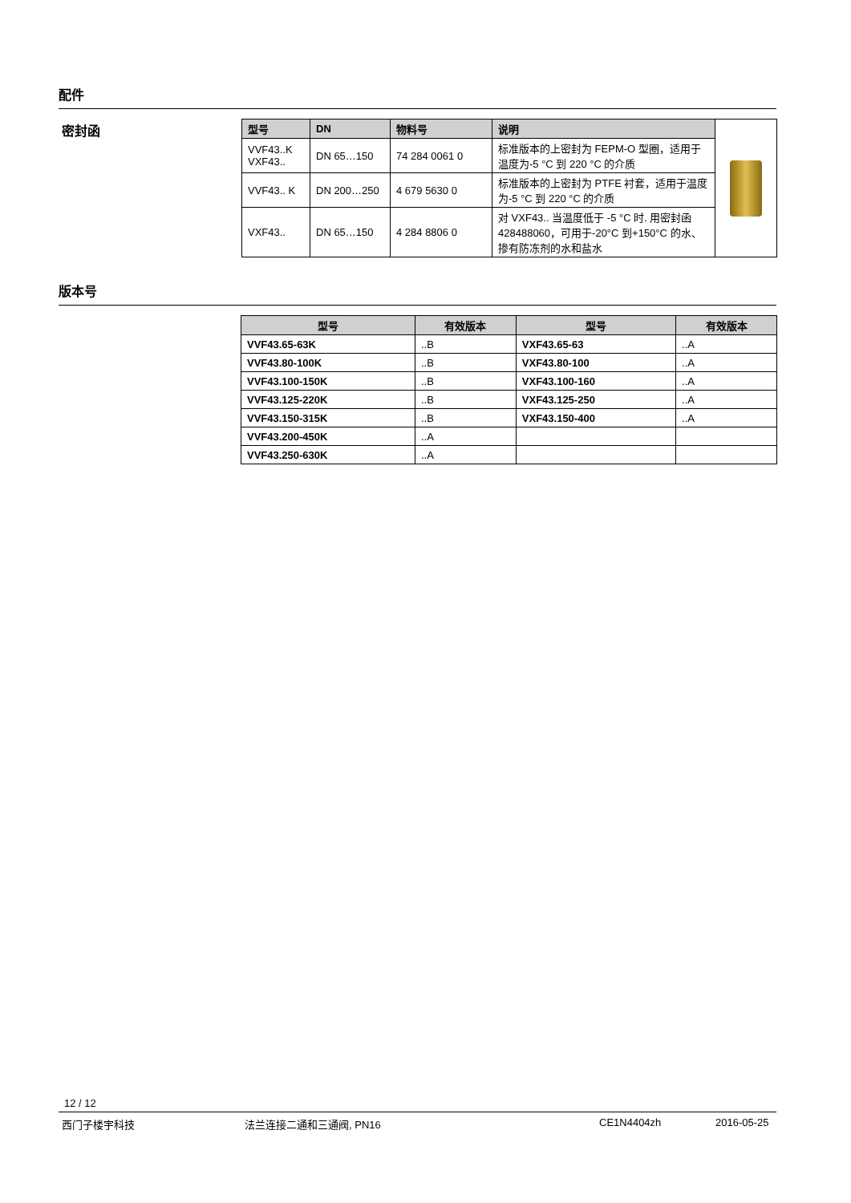配件
密封函
| 型号 | DN | 物料号 | 说明 | |
| VVF43..K VXF43.. | DN 65…150 | 74 284 0061 0 | 标准版本的上密封为 FEPM-O 型圈，适用于温度为-5 °C 到 220 °C 的介质 | |
| VVF43.. K | DN 200…250 | 4 679 5630 0 | 标准版本的上密封为 PTFE 衬套，适用于温度为-5 °C 到 220 °C 的介质 | |
| VXF43.. | DN 65…150 | 4 284 8806 0 | 对 VXF43.. 当温度低于 -5 °C 时. 用密封函 428488060，可用于-20°C 到+150°C 的水、掺有防冻剂的水和盐水 | |
版本号
| 型号 | 有效版本 | 型号 | 有效版本 |
| --- | --- | --- | --- |
| VVF43.65-63K | ..B | VXF43.65-63 | ..A |
| VVF43.80-100K | ..B | VXF43.80-100 | ..A |
| VVF43.100-150K | ..B | VXF43.100-160 | ..A |
| VVF43.125-220K | ..B | VXF43.125-250 | ..A |
| VVF43.150-315K | ..B | VXF43.150-400 | ..A |
| VVF43.200-450K | ..A | | |
| VVF43.250-630K | ..A | | |
12 / 12
西门子楼宇科技 法兰连接二通和三通阀, PN16 CE1N4404zh 2016-05-25